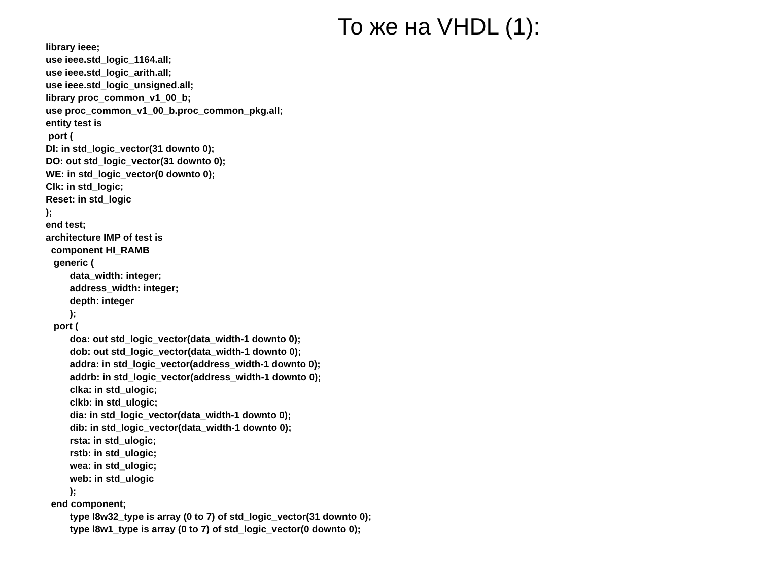То же на VHDL (1):
library ieee;
use ieee.std_logic_1164.all;
use ieee.std_logic_arith.all;
use ieee.std_logic_unsigned.all;
library proc_common_v1_00_b;
use proc_common_v1_00_b.proc_common_pkg.all;
entity test is
 port (
DI: in std_logic_vector(31 downto 0);
DO: out std_logic_vector(31 downto 0);
WE: in std_logic_vector(0 downto 0);
Clk: in std_logic;
Reset: in std_logic
);
end test;
architecture IMP of test is
  component HI_RAMB
   generic (
         data_width: integer;
         address_width: integer;
         depth: integer
         );
   port (
         doa: out std_logic_vector(data_width-1 downto 0);
         dob: out std_logic_vector(data_width-1 downto 0);
         addra: in std_logic_vector(address_width-1 downto 0);
         addrb: in std_logic_vector(address_width-1 downto 0);
         clka: in std_ulogic;
         clkb: in std_ulogic;
         dia: in std_logic_vector(data_width-1 downto 0);
         dib: in std_logic_vector(data_width-1 downto 0);
         rsta: in std_ulogic;
         rstb: in std_ulogic;
         wea: in std_ulogic;
         web: in std_ulogic
         );
  end component;
         type l8w32_type is array (0 to 7) of std_logic_vector(31 downto 0);
         type l8w1_type is array (0 to 7) of std_logic_vector(0 downto 0);